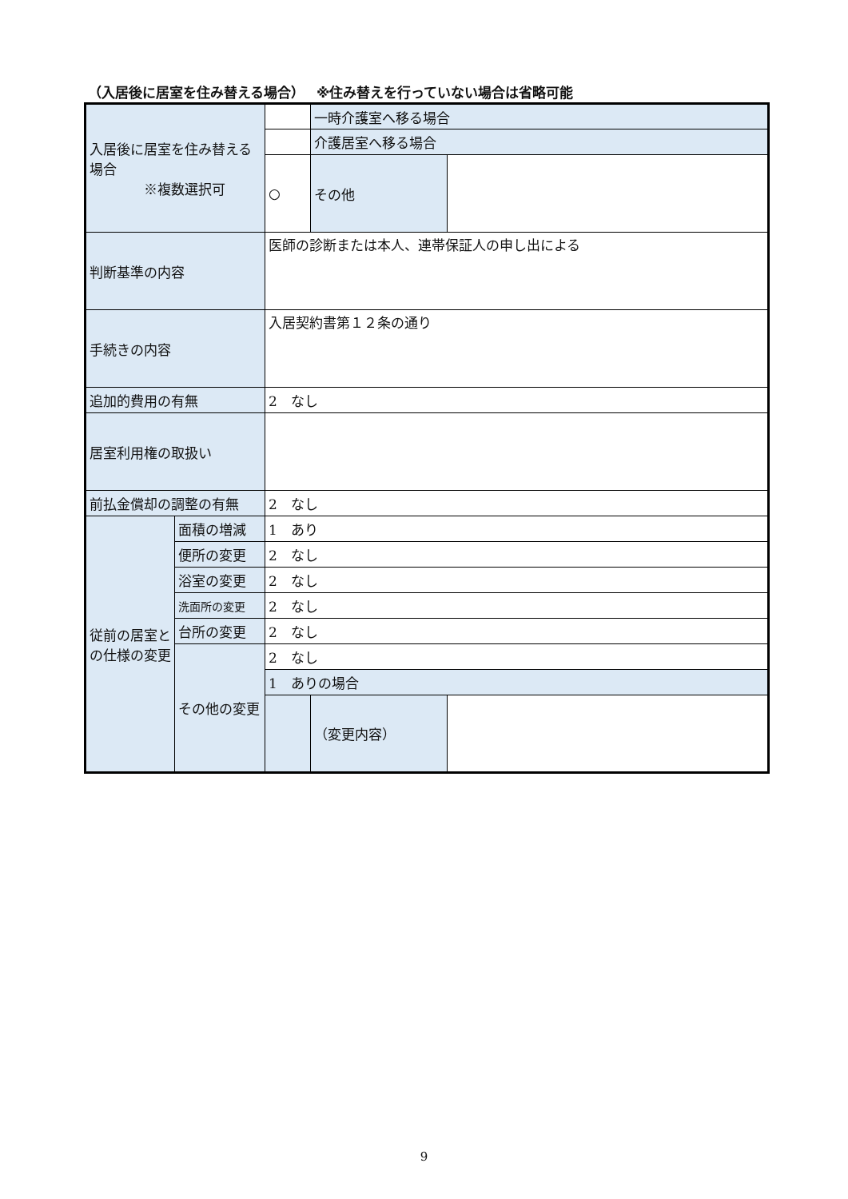（入居後に居室を住み替える場合）　 ※住み替えを行っていない場合は省略可能
| 入居後に居室を住み替える場合 ※複数選択可 | | | 一時介護室へ移る場合 | |
| | | | 介護居室へ移る場合 | |
| | | ○ | その他 | |
| 判断基準の内容 | | 医師の診断または本人、連帯保証人の申し出による | | |
| 手続きの内容 | | 入居契約書第１２条の通り | | |
| 追加的費用の有無 | | 2 なし | | |
| 居室利用権の取扱い | | | | |
| 前払金償却の調整の有無 | | 2 なし | | |
| 従前の居室との仕様の変更 | 面積の増減 | 1 あり | | |
| | 便所の変更 | 2 なし | | |
| | 浴室の変更 | 2 なし | | |
| | 洗面所の変更 | 2 なし | | |
| | 台所の変更 | 2 なし | | |
| | その他の変更 | 2 なし | | |
| | | 1 ありの場合 | | |
| | | | （変更内容） | |
9